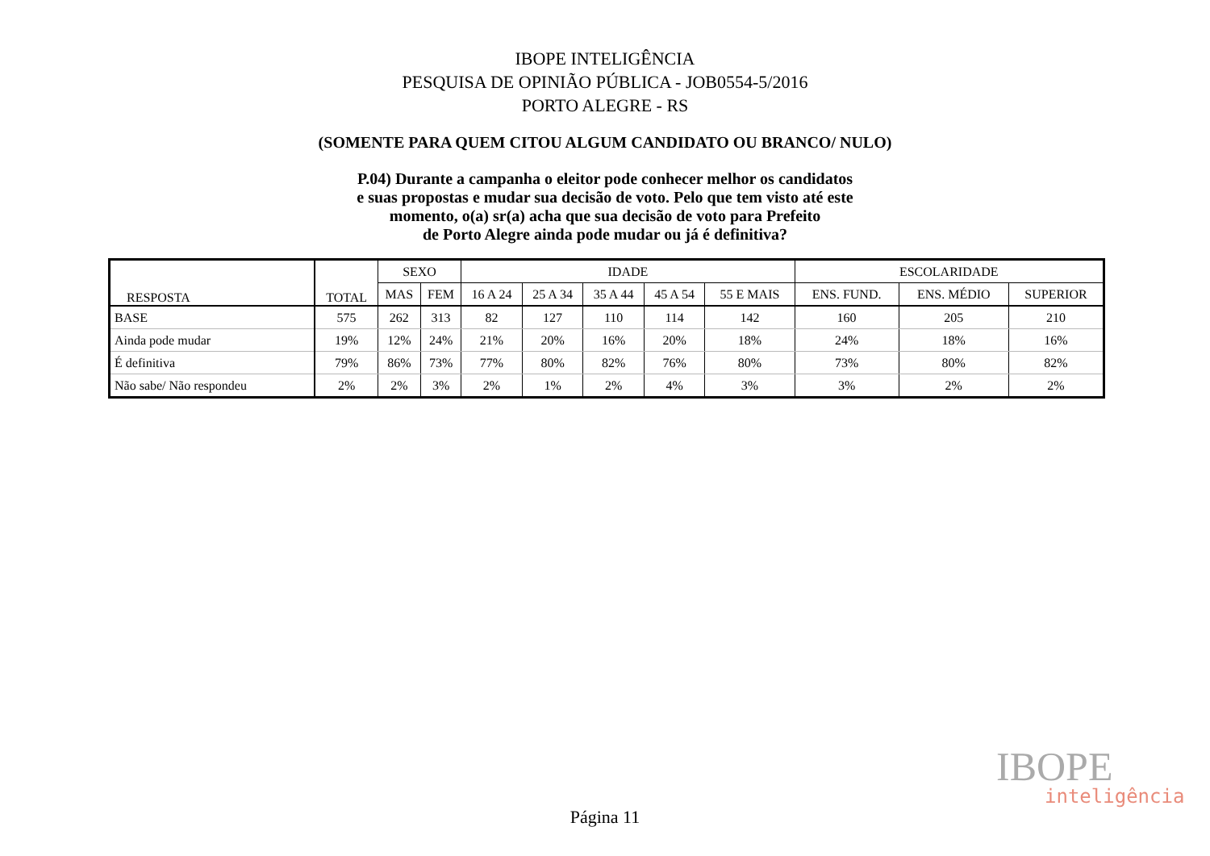IBOPE INTELIGÊNCIA
PESQUISA DE OPINIÃO PÚBLICA - JOB0554-5/2016
PORTO ALEGRE - RS
(SOMENTE PARA QUEM CITOU ALGUM CANDIDATO OU BRANCO/ NULO)
P.04) Durante a campanha o eleitor pode conhecer melhor os candidatos
e suas propostas e mudar sua decisão de voto. Pelo que tem visto até este
momento, o(a) sr(a) acha que sua decisão de voto para Prefeito
de Porto Alegre ainda pode mudar ou já é definitiva?
| RESPOSTA | TOTAL | SEXO | | IDADE | | | | | ESCOLARIDADE | | |
| --- | --- | --- | --- | --- | --- | --- | --- | --- | --- | --- | --- |
| | | MAS | FEM | 16 A 24 | 25 A 34 | 35 A 44 | 45 A 54 | 55 E MAIS | ENS. FUND. | ENS. MÉDIO | SUPERIOR |
| BASE | 575 | 262 | 313 | 82 | 127 | 110 | 114 | 142 | 160 | 205 | 210 |
| Ainda pode mudar | 19% | 12% | 24% | 21% | 20% | 16% | 20% | 18% | 24% | 18% | 16% |
| É definitiva | 79% | 86% | 73% | 77% | 80% | 82% | 76% | 80% | 73% | 80% | 82% |
| Não sabe/ Não respondeu | 2% | 2% | 3% | 2% | 1% | 2% | 4% | 3% | 3% | 2% | 2% |
IBOPE
inteligência
Página 11